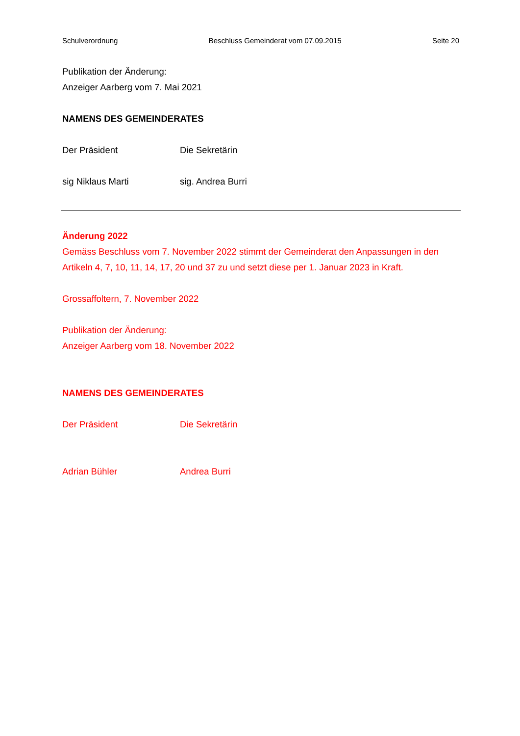Schulverordnung Beschluss Gemeinderat vom 07.09.2015 Seite 20
Publikation der Änderung:
Anzeiger Aarberg vom 7. Mai 2021
NAMENS DES GEMEINDERATES
Der Präsident Die Sekretärin
sig Niklaus Marti sig. Andrea Burri
Änderung 2022
Gemäss Beschluss vom 7. November 2022 stimmt der Gemeinderat den Anpassungen in den Artikeln 4, 7, 10, 11, 14, 17, 20 und 37 zu und setzt diese per 1. Januar 2023 in Kraft.
Grossaffoltern, 7. November 2022
Publikation der Änderung:
Anzeiger Aarberg vom 18. November 2022
NAMENS DES GEMEINDERATES
Der Präsident Die Sekretärin
Adrian Bühler Andrea Burri